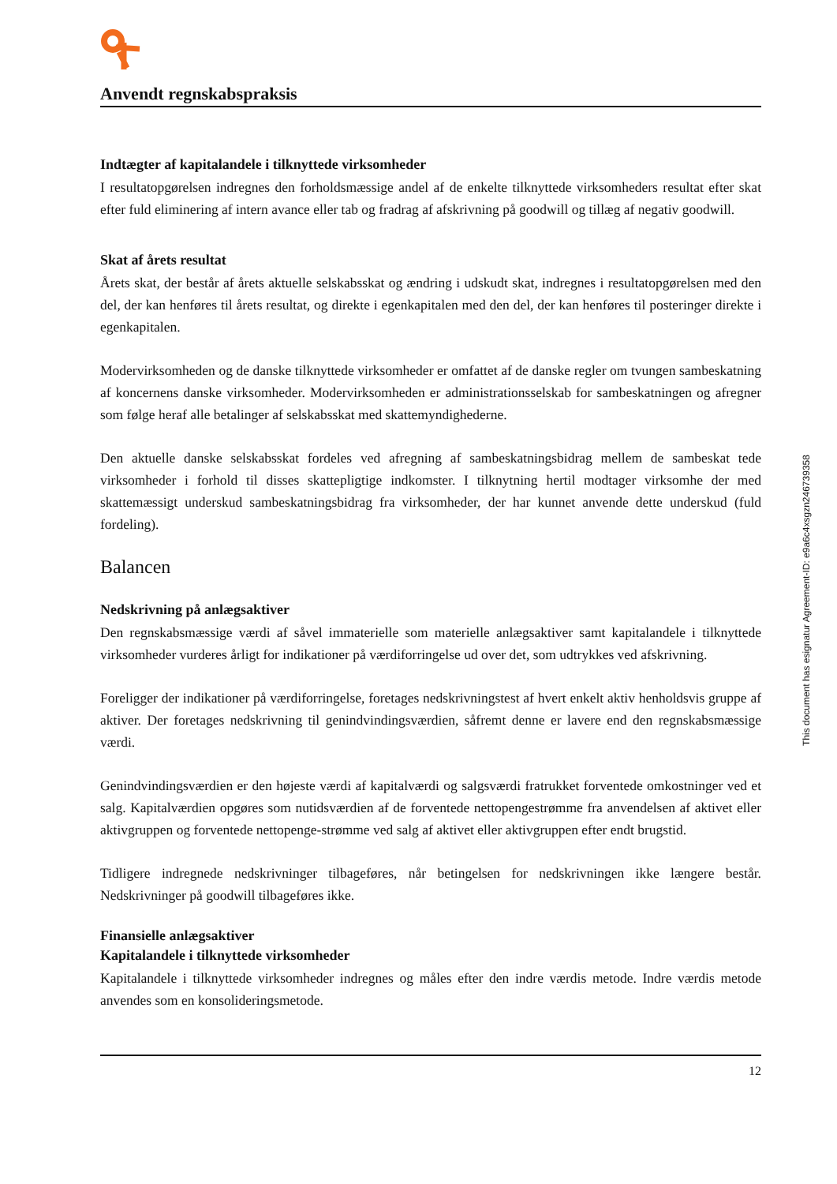Anvendt regnskabspraksis
Indtægter af kapitalandele i tilknyttede virksomheder
I resultatopgørelsen indregnes den forholdsmæssige andel af de enkelte tilknyttede virksomheders resultat efter skat efter fuld eliminering af intern avance eller tab og fradrag af afskrivning på goodwill og tillæg af negativ goodwill.
Skat af årets resultat
Årets skat, der består af årets aktuelle selskabsskat og ændring i udskudt skat, indregnes i resultatopgørelsen med den del, der kan henføres til årets resultat, og direkte i egenkapitalen med den del, der kan henføres til posteringer direkte i egenkapitalen.
Modervirksomheden og de danske tilknyttede virksomheder er omfattet af de danske regler om tvungen sambeskatning af koncernens danske virksomheder. Modervirksomheden er administrationsselskab for sambeskatningen og afregner som følge heraf alle betalinger af selskabsskat med skattemyndighederne.
Den aktuelle danske selskabsskat fordeles ved afregning af sambeskatningsbidrag mellem de sambeskat tede virksomheder i forhold til disses skattepligtige indkomster. I tilknytning hertil modtager virksomhe der med skattemæssigt underskud sambeskatningsbidrag fra virksomheder, der har kunnet anvende dette underskud (fuld fordeling).
Balancen
Nedskrivning på anlægsaktiver
Den regnskabsmæssige værdi af såvel immaterielle som materielle anlægsaktiver samt kapitalandele i tilknyttede virksomheder vurderes årligt for indikationer på værdiforringelse ud over det, som udtrykkes ved afskrivning.
Foreligger der indikationer på værdiforringelse, foretages nedskrivningstest af hvert enkelt aktiv henholdsvis gruppe af aktiver. Der foretages nedskrivning til genindvindingsværdien, såfremt denne er lavere end den regnskabsmæssige værdi.
Genindvindingsværdien er den højeste værdi af kapitalværdi og salgsværdi fratrukket forventede omkostninger ved et salg. Kapitalværdien opgøres som nutidsværdien af de forventede nettopengestrømme fra anvendelsen af aktivet eller aktivgruppen og forventede nettopenge-strømme ved salg af aktivet eller aktivgruppen efter endt brugstid.
Tidligere indregnede nedskrivninger tilbageføres, når betingelsen for nedskrivningen ikke længere består. Nedskrivninger på goodwill tilbageføres ikke.
Finansielle anlægsaktiver
Kapitalandele i tilknyttede virksomheder
Kapitalandele i tilknyttede virksomheder indregnes og måles efter den indre værdis metode. Indre værdis metode anvendes som en konsolideringsmetode.
12
This document has esignatur Agreement-ID: e9a6c4xsgzn246739358